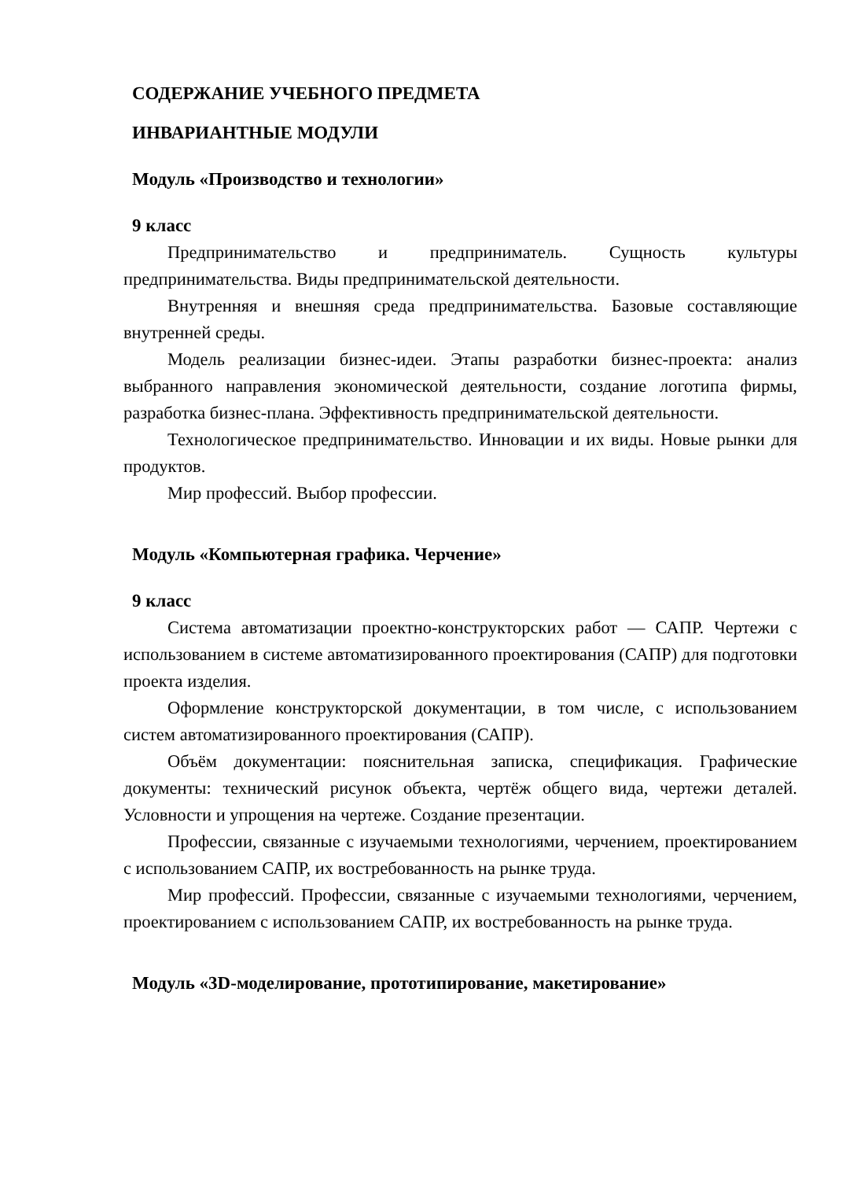СОДЕРЖАНИЕ УЧЕБНОГО ПРЕДМЕТА
ИНВАРИАНТНЫЕ МОДУЛИ
Модуль «Производство и технологии»
9 класс
Предпринимательство и предприниматель. Сущность культуры предпринимательства. Виды предпринимательской деятельности.
Внутренняя и внешняя среда предпринимательства. Базовые составляющие внутренней среды.
Модель реализации бизнес-идеи. Этапы разработки бизнес-проекта: анализ выбранного направления экономической деятельности, создание логотипа фирмы, разработка бизнес-плана. Эффективность предпринимательской деятельности.
Технологическое предпринимательство. Инновации и их виды. Новые рынки для продуктов.
Мир профессий. Выбор профессии.
Модуль «Компьютерная графика. Черчение»
9 класс
Система автоматизации проектно-конструкторских работ — САПР. Чертежи с использованием в системе автоматизированного проектирования (САПР) для подготовки проекта изделия.
Оформление конструкторской документации, в том числе, с использованием систем автоматизированного проектирования (САПР).
Объём документации: пояснительная записка, спецификация. Графические документы: технический рисунок объекта, чертёж общего вида, чертежи деталей. Условности и упрощения на чертеже. Создание презентации.
Профессии, связанные с изучаемыми технологиями, черчением, проектированием с использованием САПР, их востребованность на рынке труда.
Мир профессий. Профессии, связанные с изучаемыми технологиями, черчением, проектированием с использованием САПР, их востребованность на рынке труда.
Модуль «3D-моделирование, прототипирование, макетирование»